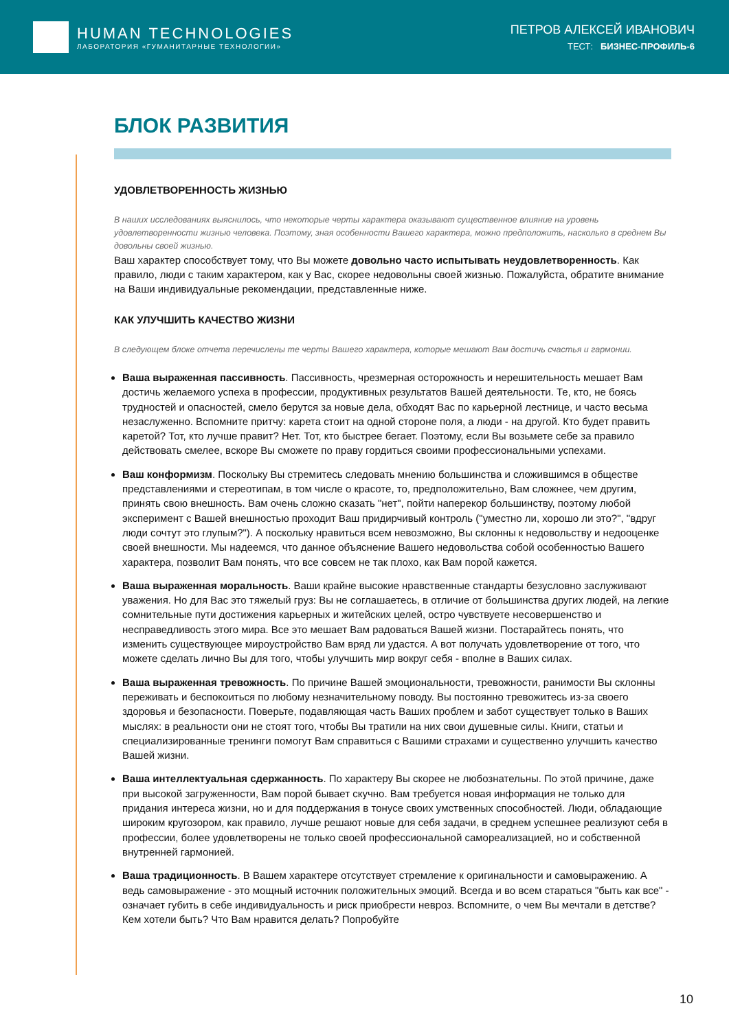HUMAN TECHNOLOGIES
ЛАБОРАТОРИЯ «ГУМАНИТАРНЫЕ ТЕХНОЛОГИИ»
ПЕТРОВ АЛЕКСЕЙ ИВАНОВИЧ
ТЕСТ: БИЗНЕС-ПРОФИЛЬ-6
БЛОК РАЗВИТИЯ
УДОВЛЕТВОРЕННОСТЬ ЖИЗНЬЮ
В наших исследованиях выяснилось, что некоторые черты характера оказывают существенное влияние на уровень удовлетворенности жизнью человека. Поэтому, зная особенности Вашего характера, можно предположить, насколько в среднем Вы довольны своей жизнью.
Ваш характер способствует тому, что Вы можете довольно часто испытывать неудовлетворенность. Как правило, люди с таким характером, как у Вас, скорее недовольны своей жизнью. Пожалуйста, обратите внимание на Ваши индивидуальные рекомендации, представленные ниже.
КАК УЛУЧШИТЬ КАЧЕСТВО ЖИЗНИ
В следующем блоке отчета перечислены те черты Вашего характера, которые мешают Вам достичь счастья и гармонии.
Ваша выраженная пассивность. Пассивность, чрезмерная осторожность и нерешительность мешает Вам достичь желаемого успеха в профессии, продуктивных результатов Вашей деятельности. Те, кто, не боясь трудностей и опасностей, смело берутся за новые дела, обходят Вас по карьерной лестнице, и часто весьма незаслуженно. Вспомните притчу: карета стоит на одной стороне поля, а люди - на другой. Кто будет править каретой? Тот, кто лучше правит? Нет. Тот, кто быстрее бегает. Поэтому, если Вы возьмете себе за правило действовать смелее, вскоре Вы сможете по праву гордиться своими профессиональными успехами.
Ваш конформизм. Поскольку Вы стремитесь следовать мнению большинства и сложившимся в обществе представлениями и стереотипам, в том числе о красоте, то, предположительно, Вам сложнее, чем другим, принять свою внешность. Вам очень сложно сказать "нет", пойти наперекор большинству, поэтому любой эксперимент с Вашей внешностью проходит Ваш придирчивый контроль ("уместно ли, хорошо ли это?", "вдруг люди сочтут это глупым?"). А поскольку нравиться всем невозможно, Вы склонны к недовольству и недооценке своей внешности. Мы надеемся, что данное объяснение Вашего недовольства собой особенностью Вашего характера, позволит Вам понять, что все совсем не так плохо, как Вам порой кажется.
Ваша выраженная моральность. Ваши крайне высокие нравственные стандарты безусловно заслуживают уважения. Но для Вас это тяжелый груз: Вы не соглашаетесь, в отличие от большинства других людей, на легкие сомнительные пути достижения карьерных и житейских целей, остро чувствуете несовершенство и несправедливость этого мира. Все это мешает Вам радоваться Вашей жизни. Постарайтесь понять, что изменить существующее мироустройство Вам вряд ли удастся. А вот получать удовлетворение от того, что можете сделать лично Вы для того, чтобы улучшить мир вокруг себя - вполне в Ваших силах.
Ваша выраженная тревожность. По причине Вашей эмоциональности, тревожности, ранимости Вы склонны переживать и беспокоиться по любому незначительному поводу. Вы постоянно тревожитесь из-за своего здоровья и безопасности. Поверьте, подавляющая часть Ваших проблем и забот существует только в Ваших мыслях: в реальности они не стоят того, чтобы Вы тратили на них свои душевные силы. Книги, статьи и специализированные тренинги помогут Вам справиться с Вашими страхами и существенно улучшить качество Вашей жизни.
Ваша интеллектуальная сдержанность. По характеру Вы скорее не любознательны. По этой причине, даже при высокой загруженности, Вам порой бывает скучно. Вам требуется новая информация не только для придания интереса жизни, но и для поддержания в тонусе своих умственных способностей. Люди, обладающие широким кругозором, как правило, лучше решают новые для себя задачи, в среднем успешнее реализуют себя в профессии, более удовлетворены не только своей профессиональной самореализацией, но и собственной внутренней гармонией.
Ваша традиционность. В Вашем характере отсутствует стремление к оригинальности и самовыражению. А ведь самовыражение - это мощный источник положительных эмоций. Всегда и во всем стараться "быть как все" - означает губить в себе индивидуальность и риск приобрести невроз. Вспомните, о чем Вы мечтали в детстве? Кем хотели быть? Что Вам нравится делать? Попробуйте
10